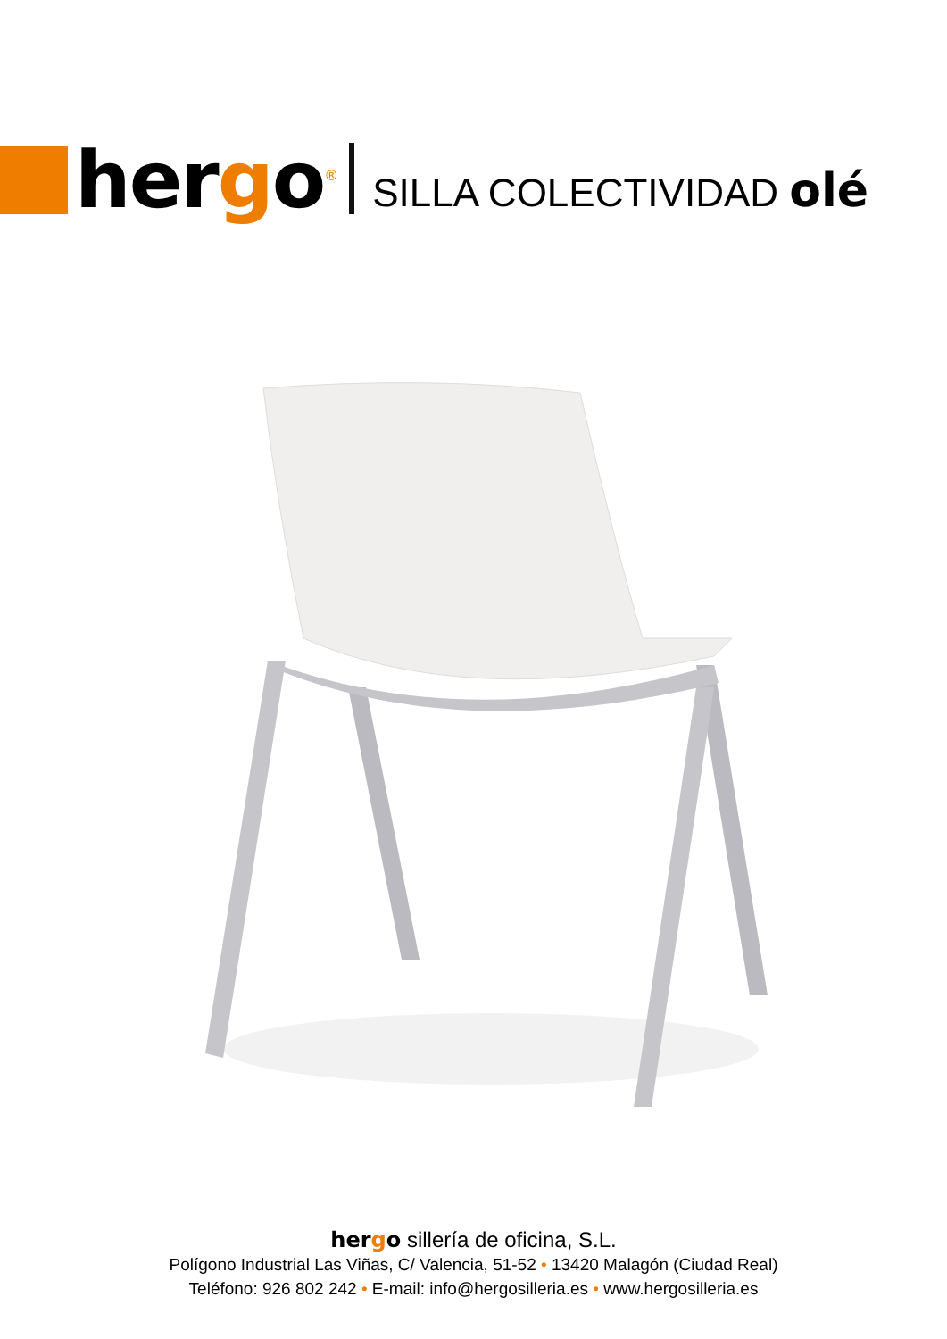hergo<sup>®</sup>
SILLA COLECTIVIDAD olé
hergo sillería de oficina, S.L.
Polígono Industrial Las Viñas, C/ Valencia, 51-52 • 13420 Malagón (Ciudad Real)
Teléfono: 926 802 242 • E-mail: info@hergosilleria.es • www.hergosilleria.es